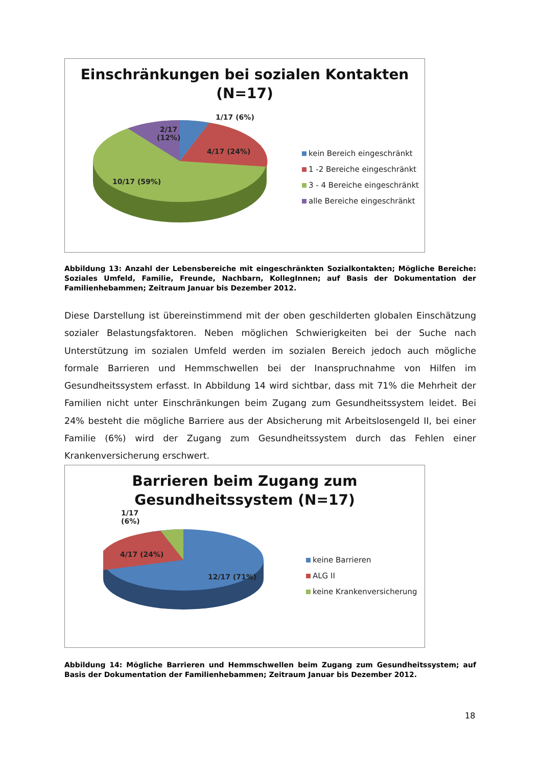Einschränkungen bei sozialen Kontakten
(N=17)
1/17 (6%)
2/17
(12%)
4/17 (24%)
10/17 (59%)
kein Bereich eingeschränkt
1 -2 Bereiche eingeschränkt
3 - 4 Bereiche eingeschränkt
alle Bereiche eingeschränkt
Abbildung 13: Anzahl der Lebensbereiche mit eingeschränkten Sozialkontakten; Mögliche Bereiche: Soziales Umfeld, Familie, Freunde, Nachbarn, KollegInnen; auf Basis der Dokumentation der Familienhebammen; Zeitraum Januar bis Dezember 2012.
Diese Darstellung ist übereinstimmend mit der oben geschilderten globalen Einschätzung sozialer Belastungsfaktoren. Neben möglichen Schwierigkeiten bei der Suche nach Unterstützung im sozialen Umfeld werden im sozialen Bereich jedoch auch mögliche formale Barrieren und Hemmschwellen bei der Inanspruchnahme von Hilfen im Gesundheitssystem erfasst. In Abbildung 14 wird sichtbar, dass mit 71% die Mehrheit der Familien nicht unter Einschränkungen beim Zugang zum Gesundheitssystem leidet. Bei 24% besteht die mögliche Barriere aus der Absicherung mit Arbeitslosengeld II, bei einer Familie (6%) wird der Zugang zum Gesundheitssystem durch das Fehlen einer Krankenversicherung erschwert.
Barrieren beim Zugang zum
Gesundheitssystem (N=17)
1/17
(6%)
4/17 (24%)
12/17 (71%)
keine Barrieren
ALG II
keine Krankenversicherung
Abbildung 14: Mögliche Barrieren und Hemmschwellen beim Zugang zum Gesundheitssystem; auf Basis der Dokumentation der Familienhebammen; Zeitraum Januar bis Dezember 2012.
18